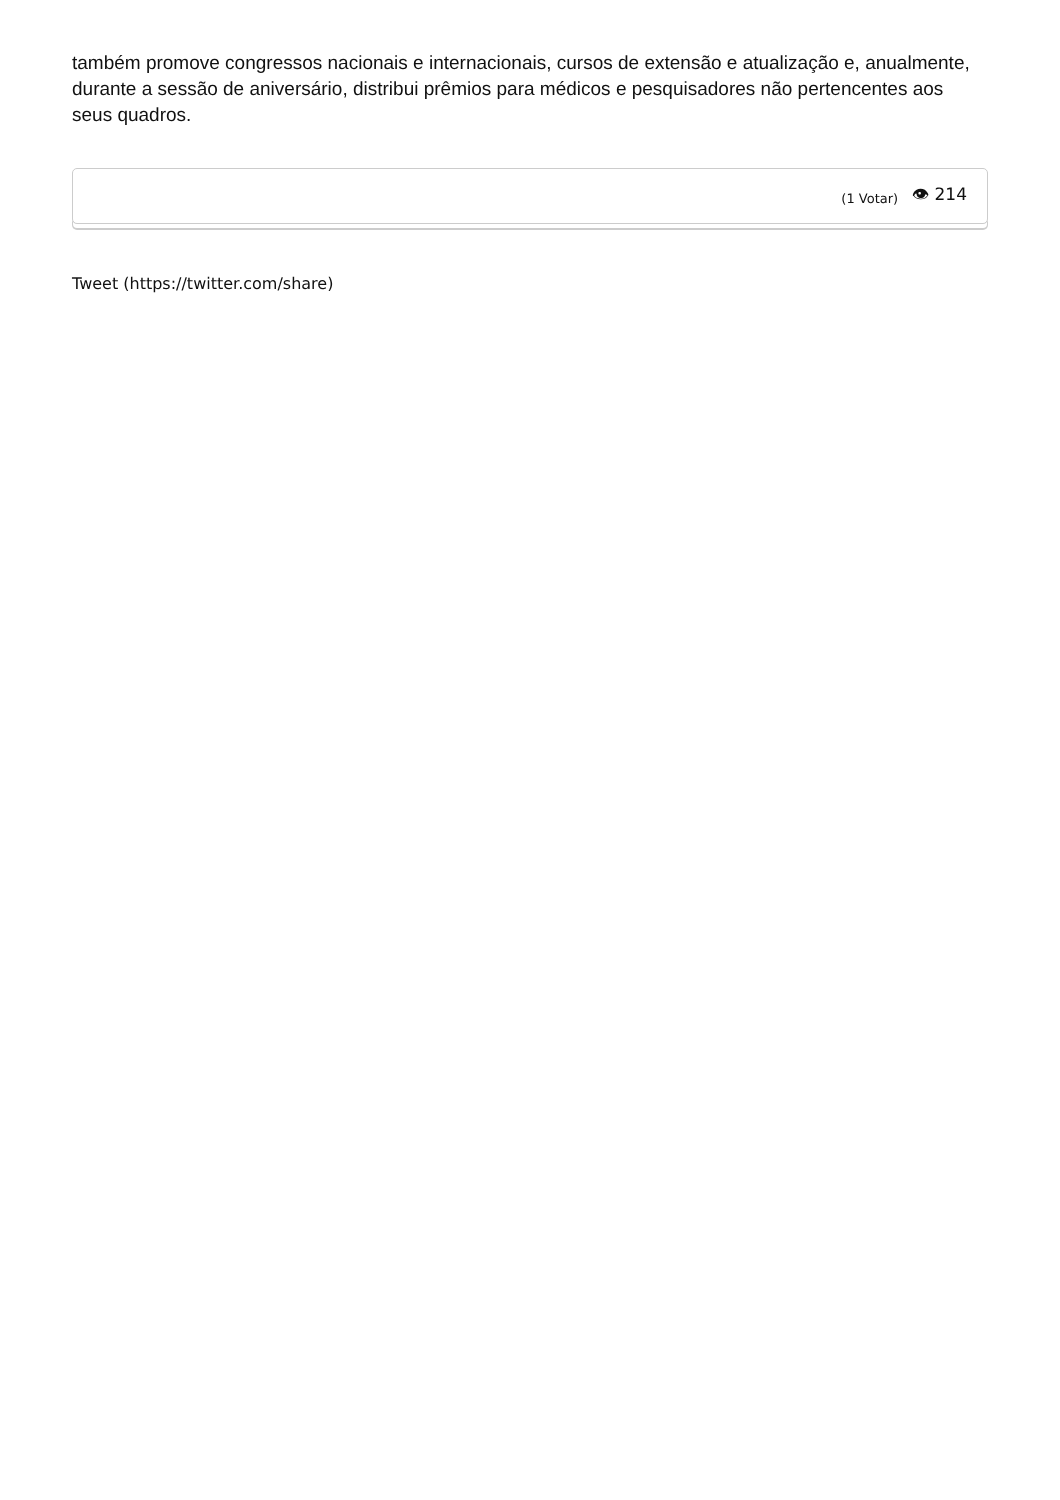também promove congressos nacionais e internacionais, cursos de extensão e atualização e, anualmente, durante a sessão de aniversário, distribui prêmios para médicos e pesquisadores não pertencentes aos seus quadros.
(1 Votar) 👁 214
Tweet (https://twitter.com/share)